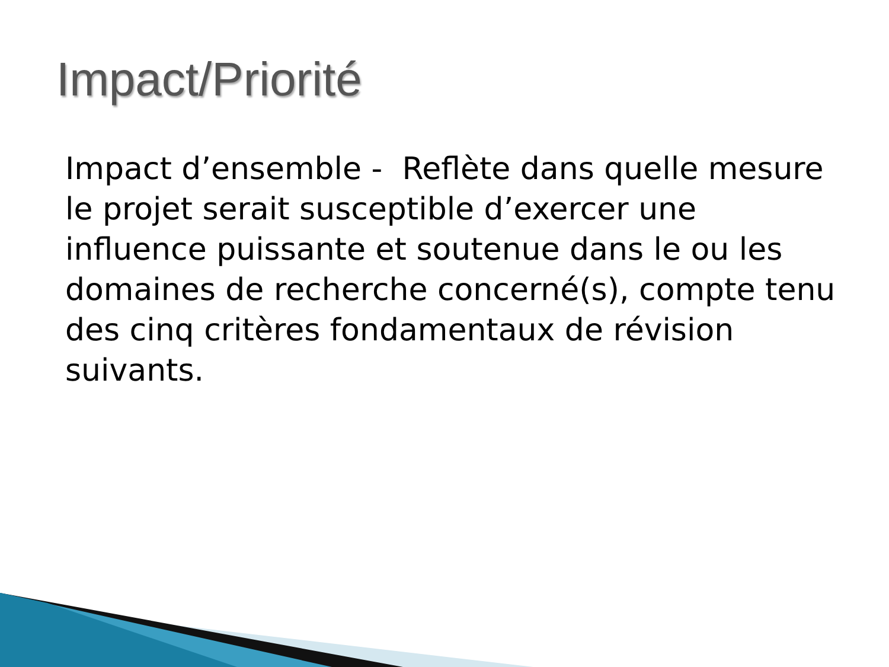Impact/Priorité
Impact d’ensemble - Reflète dans quelle mesure le projet serait susceptible d’exercer une influence puissante et soutenue dans le ou les domaines de recherche concerné(s), compte tenu des cinq critères fondamentaux de révision suivants.